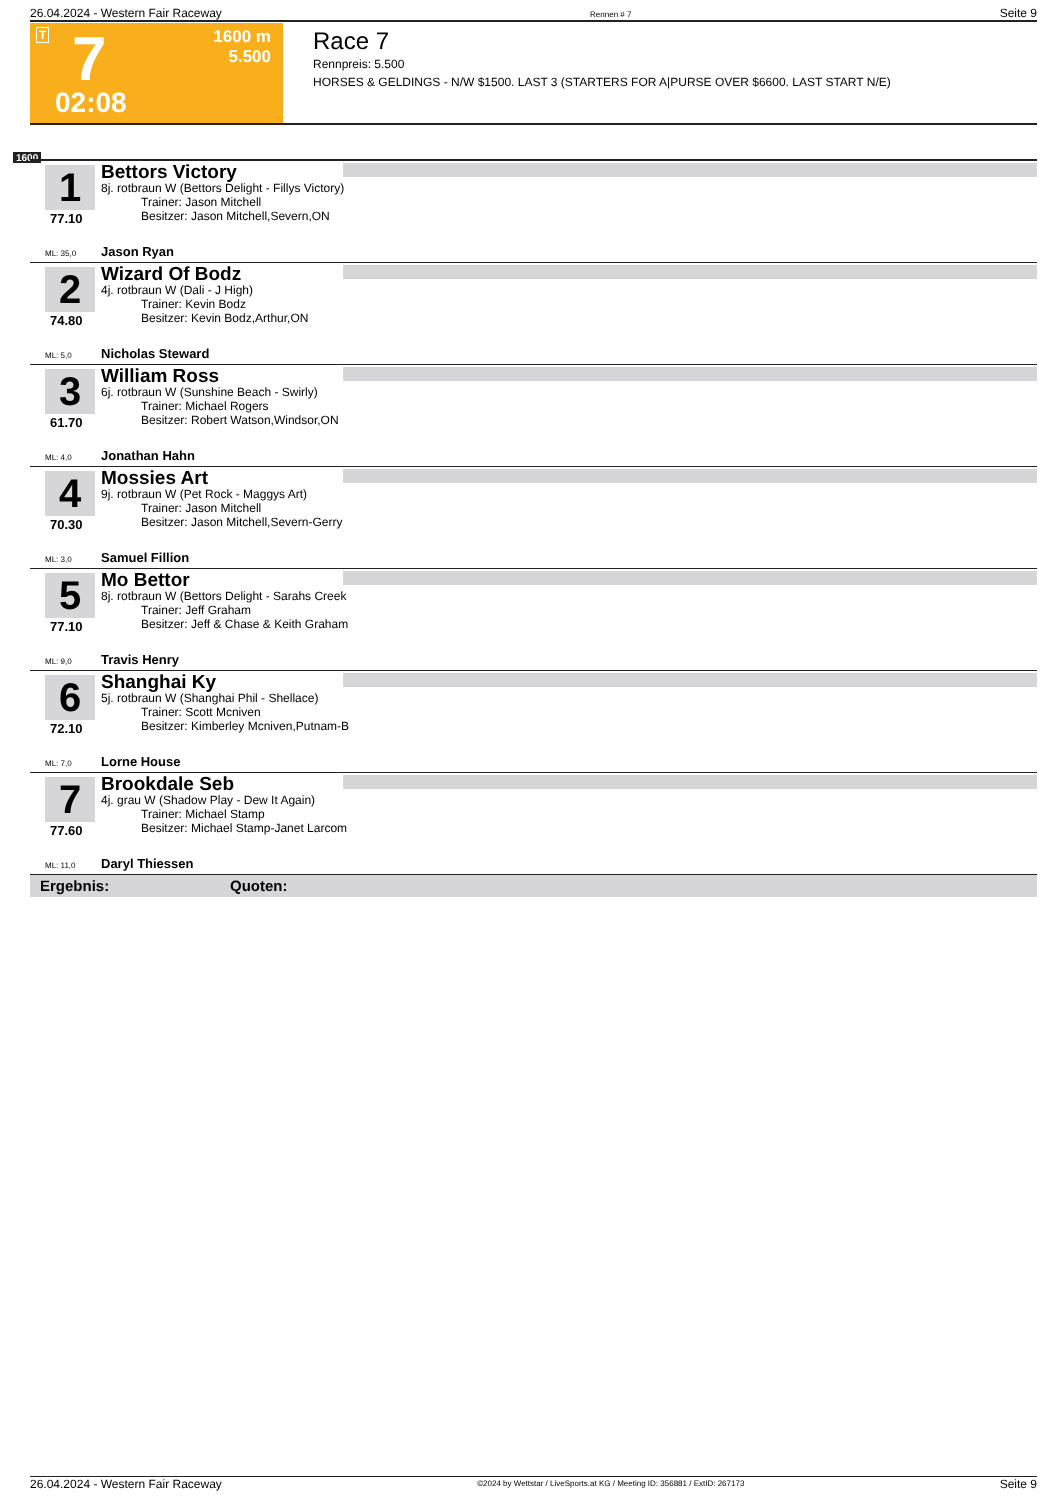26.04.2024 - Western Fair Raceway Rennen # 7 Seite 9
T 7 1600 m
5.500
02:08
Race 7
Rennpreis: 5.500
HORSES & GELDINGS - N/W $1500. LAST 3 (STARTERS FOR A|PURSE OVER $6600. LAST START N/E)
1600
1
77.10
Bettors Victory
8j. rotbraun W (Bettors Delight - Fillys Victory)
Trainer: Jason Mitchell
Besitzer: Jason Mitchell,Severn,ON
ML: 35,0 Jason Ryan
2
74.80
Wizard Of Bodz
4j. rotbraun W (Dali - J High)
Trainer: Kevin Bodz
Besitzer: Kevin Bodz,Arthur,ON
ML: 5,0 Nicholas Steward
3
61.70
William Ross
6j. rotbraun W (Sunshine Beach - Swirly)
Trainer: Michael Rogers
Besitzer: Robert Watson,Windsor,ON
ML: 4,0 Jonathan Hahn
4
70.30
Mossies Art
9j. rotbraun W (Pet Rock - Maggys Art)
Trainer: Jason Mitchell
Besitzer: Jason Mitchell,Severn-Gerry
ML: 3,0 Samuel Fillion
5
77.10
Mo Bettor
8j. rotbraun W (Bettors Delight - Sarahs Creek
Trainer: Jeff Graham
Besitzer: Jeff & Chase & Keith Graham
ML: 9,0 Travis Henry
6
72.10
Shanghai Ky
5j. rotbraun W (Shanghai Phil - Shellace)
Trainer: Scott Mcniven
Besitzer: Kimberley Mcniven,Putnam-B
ML: 7,0 Lorne House
7
77.60
Brookdale Seb
4j. grau W (Shadow Play - Dew It Again)
Trainer: Michael Stamp
Besitzer: Michael Stamp-Janet Larcom
ML: 11,0 Daryl Thiessen
Ergebnis: Quoten:
26.04.2024 - Western Fair Raceway ©2024 by Wettstar / LiveSports.at KG / Meeting ID: 356881 / ExtID: 267173 Seite 9